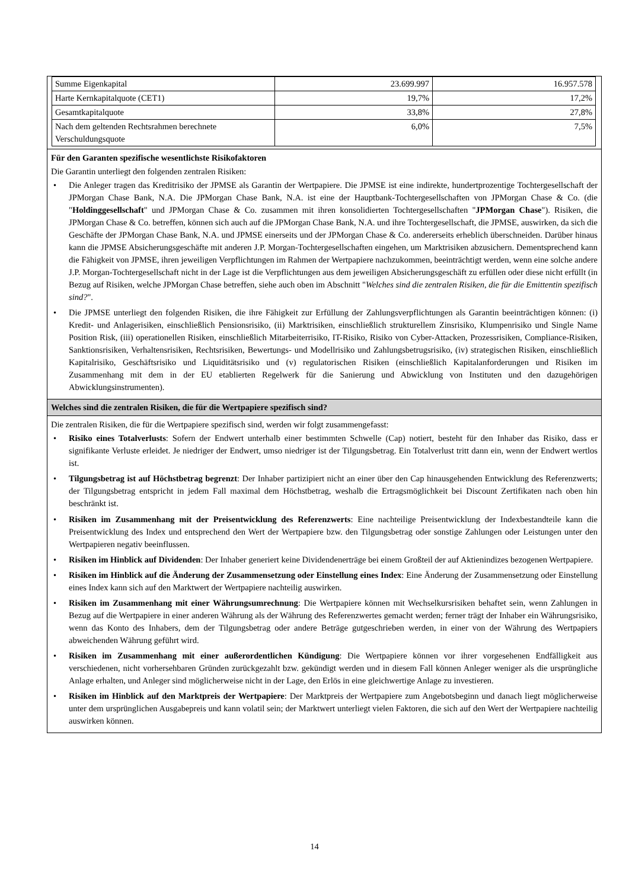| Summe Eigenkapital | 23.699.997 | 16.957.578 |
| Harte Kernkapitalquote (CET1) | 19,7% | 17,2% |
| Gesamtkapitalquote | 33,8% | 27,8% |
| Nach dem geltenden Rechtsrahmen berechnete Verschuldungsquote | 6,0% | 7,5% |
Für den Garanten spezifische wesentlichste Risikofaktoren
Die Garantin unterliegt den folgenden zentralen Risiken:
• Die Anleger tragen das Kreditrisiko der JPMSE als Garantin der Wertpapiere. Die JPMSE ist eine indirekte, hundertprozentige Tochtergesellschaft der JPMorgan Chase Bank, N.A. Die JPMorgan Chase Bank, N.A. ist eine der Hauptbank-Tochtergesellschaften von JPMorgan Chase & Co. (die "Holdinggesellschaft" und JPMorgan Chase & Co. zusammen mit ihren konsolidierten Tochtergesellschaften "JPMorgan Chase"). Risiken, die JPMorgan Chase & Co. betreffen, können sich auch auf die JPMorgan Chase Bank, N.A. und ihre Tochtergesellschaft, die JPMSE, auswirken, da sich die Geschäfte der JPMorgan Chase Bank, N.A. und JPMSE einerseits und der JPMorgan Chase & Co. andererseits erheblich überschneiden. Darüber hinaus kann die JPMSE Absicherungsgeschäfte mit anderen J.P. Morgan-Tochtergesellschaften eingehen, um Marktrisiken abzusichern. Dementsprechend kann die Fähigkeit von JPMSE, ihren jeweiligen Verpflichtungen im Rahmen der Wertpapiere nachzukommen, beeinträchtigt werden, wenn eine solche andere J.P. Morgan-Tochtergesellschaft nicht in der Lage ist die Verpflichtungen aus dem jeweiligen Absicherungsgeschäft zu erfüllen oder diese nicht erfüllt (in Bezug auf Risiken, welche JPMorgan Chase betreffen, siehe auch oben im Abschnitt "Welches sind die zentralen Risiken, die für die Emittentin spezifisch sind?".
• Die JPMSE unterliegt den folgenden Risiken, die ihre Fähigkeit zur Erfüllung der Zahlungsverpflichtungen als Garantin beeinträchtigen können: (i) Kredit- und Anlagerisiken, einschließlich Pensionsrisiko, (ii) Marktrisiken, einschließlich strukturellem Zinsrisiko, Klumpenrisiko und Single Name Position Risk, (iii) operationellen Risiken, einschließlich Mitarbeiterrisiko, IT-Risiko, Risiko von Cyber-Attacken, Prozessrisiken, Compliance-Risiken, Sanktionsrisiken, Verhaltensrisiken, Rechtsrisiken, Bewertungs- und Modellrisiko und Zahlungsbetrugsrisiko, (iv) strategischen Risiken, einschließlich Kapitalrisiko, Geschäftsrisiko und Liquiditätsrisiko und (v) regulatorischen Risiken (einschließlich Kapitalanforderungen und Risiken im Zusammenhang mit dem in der EU etablierten Regelwerk für die Sanierung und Abwicklung von Instituten und den dazugehörigen Abwicklungsinstrumenten).
Welches sind die zentralen Risiken, die für die Wertpapiere spezifisch sind?
Die zentralen Risiken, die für die Wertpapiere spezifisch sind, werden wir folgt zusammengefasst:
• Risiko eines Totalverlusts: Sofern der Endwert unterhalb einer bestimmten Schwelle (Cap) notiert, besteht für den Inhaber das Risiko, dass er signifikante Verluste erleidet. Je niedriger der Endwert, umso niedriger ist der Tilgungsbetrag. Ein Totalverlust tritt dann ein, wenn der Endwert wertlos ist.
• Tilgungsbetrag ist auf Höchstbetrag begrenzt: Der Inhaber partizipiert nicht an einer über den Cap hinausgehenden Entwicklung des Referenzwerts; der Tilgungsbetrag entspricht in jedem Fall maximal dem Höchstbetrag, weshalb die Ertragsmöglichkeit bei Discount Zertifikaten nach oben hin beschränkt ist.
• Risiken im Zusammenhang mit der Preisentwicklung des Referenzwerts: Eine nachteilige Preisentwicklung der Indexbestandteile kann die Preisentwicklung des Index und entsprechend den Wert der Wertpapiere bzw. den Tilgungsbetrag oder sonstige Zahlungen oder Leistungen unter den Wertpapieren negativ beeinflussen.
• Risiken im Hinblick auf Dividenden: Der Inhaber generiert keine Dividendenerträge bei einem Großteil der auf Aktienindizes bezogenen Wertpapiere.
• Risiken im Hinblick auf die Änderung der Zusammensetzung oder Einstellung eines Index: Eine Änderung der Zusammensetzung oder Einstellung eines Index kann sich auf den Marktwert der Wertpapiere nachteilig auswirken.
• Risiken im Zusammenhang mit einer Währungsumrechnung: Die Wertpapiere können mit Wechselkursrisiken behaftet sein, wenn Zahlungen in Bezug auf die Wertpapiere in einer anderen Währung als der Währung des Referenzwertes gemacht werden; ferner trägt der Inhaber ein Währungsrisiko, wenn das Konto des Inhabers, dem der Tilgungsbetrag oder andere Beträge gutgeschrieben werden, in einer von der Währung des Wertpapiers abweichenden Währung geführt wird.
• Risiken im Zusammenhang mit einer außerordentlichen Kündigung: Die Wertpapiere können vor ihrer vorgesehenen Endfälligkeit aus verschiedenen, nicht vorhersehbaren Gründen zurückgezahlt bzw. gekündigt werden und in diesem Fall können Anleger weniger als die ursprüngliche Anlage erhalten, und Anleger sind möglicherweise nicht in der Lage, den Erlös in eine gleichwertige Anlage zu investieren.
• Risiken im Hinblick auf den Marktpreis der Wertpapiere: Der Marktpreis der Wertpapiere zum Angebotsbeginn und danach liegt möglicherweise unter dem ursprünglichen Ausgabepreis und kann volatil sein; der Marktwert unterliegt vielen Faktoren, die sich auf den Wert der Wertpapiere nachteilig auswirken können.
14